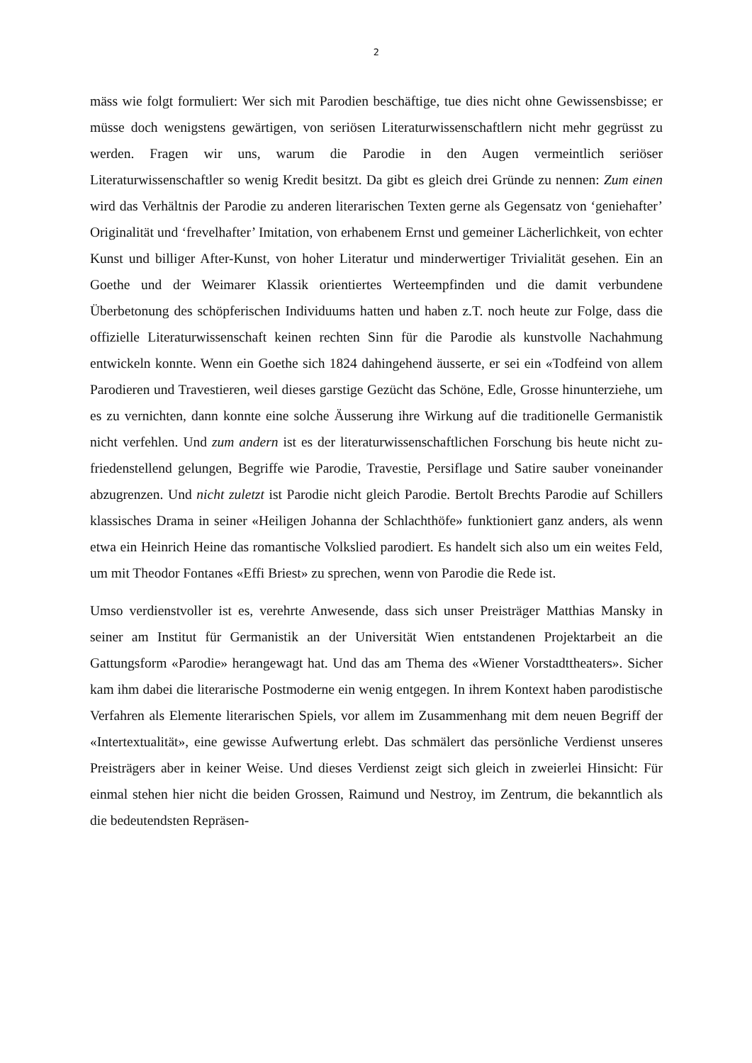2
mäss wie folgt formuliert: Wer sich mit Parodien beschäftige, tue dies nicht ohne Gewissens­bisse; er müsse doch wenigstens gewärtigen, von seriösen Literaturwissenschaftlern nicht mehr gegrüsst zu werden. Fragen wir uns, warum die Parodie in den Augen vermeintlich seri­öser Literaturwissenschaftler so wenig Kredit besitzt. Da gibt es gleich drei Gründe zu nen­nen: Zum einen wird das Verhältnis der Parodie zu anderen literarischen Texten gerne als Ge­gensatz von ‘geniehafter’ Originalität und ‘frevelhafter’ Imitation, von erhabenem Ernst und gemeiner Lächerlichkeit, von echter Kunst und billiger After-Kunst, von hoher Literatur und minderwertiger Trivialität gesehen. Ein an Goethe und der Weimarer Klassik orientiertes Werteempfinden und die damit verbundene Überbetonung des schöpferischen Individuums hatten und haben z.T. noch heute zur Folge, dass die offizielle Literaturwissenschaft keinen rechten Sinn für die Parodie als kunstvolle Nachahmung entwickeln konnte. Wenn ein Goethe sich 1824 dahingehend äusserte, er sei ein «Todfeind von allem Parodieren und Travestieren, weil dieses garstige Gezücht das Schöne, Edle, Grosse hinunterziehe, um es zu vernichten, dann konnte eine solche Äusserung ihre Wirkung auf die traditionelle Germanistik nicht ver­fehlen. Und zum andern ist es der literaturwissenschaftlichen Forschung bis heute nicht zu­friedenstellend gelungen, Begriffe wie Parodie, Travestie, Persiflage und Satire sauber von­einander abzugrenzen. Und nicht zuletzt ist Parodie nicht gleich Parodie. Bertolt Brechts Par­odie auf Schillers klassisches Drama in seiner «Heiligen Johanna der Schlachthöfe» funktio­niert ganz anders, als wenn etwa ein Heinrich Heine das romantische Volkslied parodiert. Es handelt sich also um ein weites Feld, um mit Theodor Fontanes «Effi Briest» zu sprechen, wenn von Parodie die Rede ist.
Umso verdienstvoller ist es, verehrte Anwesende, dass sich unser Preisträger Matthias Mans­ky in seiner am Institut für Germanistik an der Universität Wien entstandenen Projektarbeit an die Gattungsform «Parodie» herangewagt hat. Und das am Thema des «Wiener Vorstadtthea­ters». Sicher kam ihm dabei die literarische Postmoderne ein wenig entgegen. In ihrem Kon­text haben parodistische Verfahren als Elemente literarischen Spiels, vor allem im Zusam­menhang mit dem neuen Begriff der «Intertextualität», eine gewisse Aufwertung erlebt. Das schmälert das persönliche Verdienst unseres Preisträgers aber in keiner Weise. Und dieses Verdienst zeigt sich gleich in zweierlei Hinsicht: Für einmal stehen hier nicht die beiden Grossen, Raimund und Nestroy, im Zentrum, die bekanntlich als die bedeutendsten Repräsen-